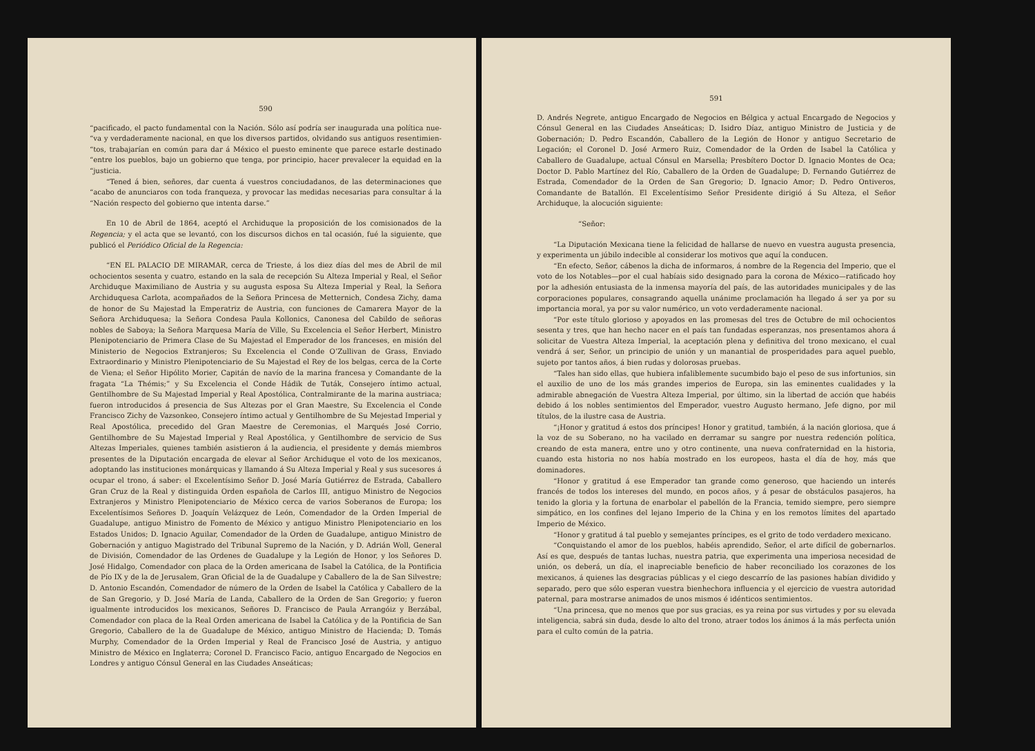590
“pacificado, el pacto fundamental con la Nación. Sólo así podría ser inaugurada una política nue- “va y verdaderamente nacional, en que los diversos partidos, olvidando sus antiguos resentimien- “tos, trabajarían en común para dar á México el puesto eminente que parece estarle destinado “entre los pueblos, bajo un gobierno que tenga, por principio, hacer prevalecer la equidad en la “justicia.
“Tened á bien, señores, dar cuenta á vuestros conciudadanos, de las determinaciones que “acabo de anunciaros con toda franqueza, y provocar las medidas necesarias para consultar á la “Nación respecto del gobierno que intenta darse.”
En 10 de Abril de 1864, aceptó el Archiduque la proposición de los comisionados de la Regencia; y el acta que se levantó, con los discursos dichos en tal ocasión, fué la siguiente, que publicó el Periódico Oficial de la Regencia:
“EN EL PALACIO DE MIRAMAR, cerca de Trieste, á los diez días del mes de Abril de mil ochocientos sesenta y cuatro, estando en la sala de recepción Su Alteza Imperial y Real, el Señor Archiduque Maximiliano de Austria y su augusta esposa Su Alteza Imperial y Real, la Señora Archiduquesa Carlota, acompañados de la Señora Princesa de Metternich, Condesa Zichy, dama de honor de Su Majestad la Emperatriz de Austria, con funciones de Camarera Mayor de la Señora Archiduquesa; la Señora Condesa Paula Kollonics, Canonesa del Cabildo de señoras nobles de Saboya; la Señora Marquesa María de Ville, Su Excelencia el Señor Herbert, Ministro Plenipotenciario de Primera Clase de Su Majestad el Emperador de los franceses, en misión del Ministerio de Negocios Extranjeros; Su Excelencia el Conde O’Zullivan de Grass, Enviado Extraordinario y Ministro Plenipotenciario de Su Majestad el Rey de los belgas, cerca de la Corte de Viena; el Señor Hipólito Morier, Capitán de navío de la marina francesa y Comandante de la fragata “La Thémis;” y Su Excelencia el Conde Hádik de Tuták, Consejero íntimo actual, Gentilhombre de Su Majestad Imperial y Real Apostólica, Contralmirante de la marina austriaca; fueron introducidos á presencia de Sus Altezas por el Gran Maestre, Su Excelencia el Conde Francisco Zichy de Vazsonkeo, Consejero íntimo actual y Gentilhombre de Su Mejestad Imperial y Real Apostólica, precedido del Gran Maestre de Ceremonias, el Marqués José Corrio, Gentilhombre de Su Majestad Imperial y Real Apostólica, y Gentilhombre de servicio de Sus Altezas Imperiales, quienes también asistieron á la audiencia, el presidente y demás miembros presentes de la Diputación encargada de elevar al Señor Archiduque el voto de los mexicanos, adoptando las instituciones monárquicas y llamando á Su Alteza Imperial y Real y sus sucesores á ocupar el trono, á saber: el Excelentísimo Señor D. José María Gutiérrez de Estrada, Caballero Gran Cruz de la Real y distinguida Orden española de Carlos III, antiguo Ministro de Negocios Extranjeros y Ministro Plenipotenciario de México cerca de varios Soberanos de Europa; los Excelentísimos Señores D. Joaquín Velázquez de León, Comendador de la Orden Imperial de Guadalupe, antiguo Ministro de Fomento de México y antiguo Ministro Plenipotenciario en los Estados Unidos; D. Ignacio Aguilar, Comendador de la Orden de Guadalupe, antiguo Ministro de Gobernación y antiguo Magistrado del Tribunal Supremo de la Nación, y D. Adrián Woll, General de División, Comendador de las Ordenes de Guadalupe y la Legión de Honor, y los Señores D. José Hidalgo, Comendador con placa de la Orden americana de Isabel la Católica, de la Pontificia de Pío IX y de la de Jerusalem, Gran Oficial de la de Guadalupe y Caballero de la de San Silvestre; D. Antonio Escandón, Comendador de número de la Orden de Isabel la Católica y Caballero de la de San Gregorio, y D. José María de Landa, Caballero de la Orden de San Gregorio; y fueron igualmente introducidos los mexicanos, Señores D. Francisco de Paula Arrangóiz y Berzábal, Comendador con placa de la Real Orden americana de Isabel la Católica y de la Pontificia de San Gregorio, Caballero de la de Guadalupe de México, antiguo Ministro de Hacienda; D. Tomás Murphy, Comendador de la Orden Imperial y Real de Francisco José de Austria, y antiguo Ministro de México en Inglaterra; Coronel D. Francisco Facio, antiguo Encargado de Negocios en Londres y antiguo Cónsul General en las Ciudades Anseáticas;
591
D. Andrés Negrete, antiguo Encargado de Negocios en Bélgica y actual Encargado de Negocios y Cónsul General en las Ciudades Anseáticas; D. Isidro Díaz, antiguo Ministro de Justicia y de Gobernación; D. Pedro Escandón, Caballero de la Legión de Honor y antiguo Secretario de Legación; el Coronel D. José Armero Ruiz, Comendador de la Orden de Isabel la Católica y Caballero de Guadalupe, actual Cónsul en Marsella; Presbítero Doctor D. Ignacio Montes de Oca; Doctor D. Pablo Martínez del Río, Caballero de la Orden de Guadalupe; D. Fernando Gutiérrez de Estrada, Comendador de la Orden de San Gregorio; D. Ignacio Amor; D. Pedro Ontiveros, Comandante de Batallón. El Excelentísimo Señor Presidente dirigió á Su Alteza, el Señor Archiduque, la alocución siguiente:
“Señor:
“La Diputación Mexicana tiene la felicidad de hallarse de nuevo en vuestra augusta presencia, y experimenta un júbilo indecible al considerar los motivos que aquí la conducen.
“En efecto, Señor, cábenos la dicha de informaros, á nombre de la Regencia del Imperio, que el voto de los Notables—por el cual habíais sido designado para la corona de México—ratificado hoy por la adhesión entusiasta de la inmensa mayoría del país, de las autoridades municipales y de las corporaciones populares, consagrando aquella unánime proclamación ha llegado á ser ya por su importancia moral, ya por su valor numérico, un voto verdaderamente nacional.
“Por este título glorioso y apoyados en las promesas del tres de Octubre de mil ochocientos sesenta y tres, que han hecho nacer en el país tan fundadas esperanzas, nos presentamos ahora á solicitar de Vuestra Alteza Imperial, la aceptación plena y definitiva del trono mexicano, el cual vendrá á ser, Señor, un principio de unión y un manantial de prosperidades para aquel pueblo, sujeto por tantos años, á bien rudas y dolorosas pruebas.
“Tales han sido ellas, que hubiera infaliblemente sucumbido bajo el peso de sus infortunios, sin el auxilio de uno de los más grandes imperios de Europa, sin las eminentes cualidades y la admirable abnegación de Vuestra Alteza Imperial, por último, sin la libertad de acción que habéis debido á los nobles sentimientos del Emperador, vuestro Augusto hermano, Jefe digno, por mil títulos, de la ilustre casa de Austria.
“¡Honor y gratitud á estos dos príncipes! Honor y gratitud, también, á la nación gloriosa, que á la voz de su Soberano, no ha vacilado en derramar su sangre por nuestra redención política, creando de esta manera, entre uno y otro continente, una nueva confraternidad en la historia, cuando esta historia no nos había mostrado en los europeos, hasta el día de hoy, más que dominadores.
“Honor y gratitud á ese Emperador tan grande como generoso, que haciendo un interés francés de todos los intereses del mundo, en pocos años, y á pesar de obstáculos pasajeros, ha tenido la gloria y la fortuna de enarbolar el pabellón de la Francia, temido siempre, pero siempre simpático, en los confines del lejano Imperio de la China y en los remotos límites del apartado Imperio de México.
“Honor y gratitud á tal pueblo y semejantes príncipes, es el grito de todo verdadero mexicano.
“Conquistando el amor de los pueblos, habéis aprendido, Señor, el arte difícil de gobernarlos. Así es que, después de tantas luchas, nuestra patria, que experimenta una imperiosa necesidad de unión, os deberá, un día, el inapreciable beneficio de haber reconciliado los corazones de los mexicanos, á quienes las desgracias públicas y el ciego descarrío de las pasiones habían dividido y separado, pero que sólo esperan vuestra bienhechora influencia y el ejercicio de vuestra autoridad paternal, para mostrarse animados de unos mismos é idénticos sentimientos.
“Una princesa, que no menos que por sus gracias, es ya reina por sus virtudes y por su elevada inteligencia, sabrá sin duda, desde lo alto del trono, atraer todos los ánimos á la más perfecta unión para el culto común de la patria.